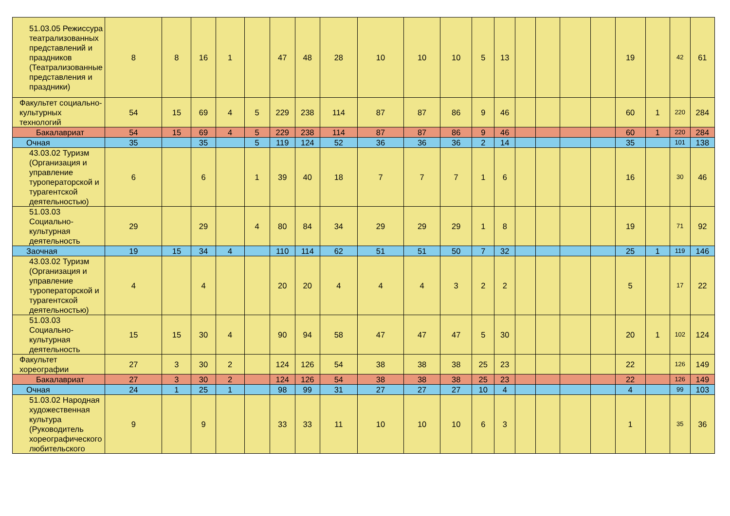| 51.03.05 Режиссура театрализованных представлений и праздников (Театрализованные представления и праздники) | 8 | 8 | 16 | 1 | | 47 | 48 | 28 | 10 | 10 | 10 | 5 | 13 | | | | | 19 | | 42 | 61 |
| Факультет социально-культурных технологий | 54 | 15 | 69 | 4 | 5 | 229 | 238 | 114 | 87 | 87 | 86 | 9 | 46 | | | | | 60 | 1 | 220 | 284 |
| Бакалавриат | 54 | 15 | 69 | 4 | 5 | 229 | 238 | 114 | 87 | 87 | 86 | 9 | 46 | | | | | 60 | 1 | 220 | 284 |
| Очная | 35 | | 35 | | 5 | 119 | 124 | 52 | 36 | 36 | 36 | 2 | 14 | | | | | 35 | | 101 | 138 |
| 43.03.02 Туризм (Организация и управление туроператорской и турагентской деятельностью) | 6 | | 6 | | 1 | 39 | 40 | 18 | 7 | 7 | 7 | 1 | 6 | | | | | 16 | | 30 | 46 |
| 51.03.03 Социально-культурная деятельность | 29 | | 29 | | 4 | 80 | 84 | 34 | 29 | 29 | 29 | 1 | 8 | | | | | 19 | | 71 | 92 |
| Заочная | 19 | 15 | 34 | 4 | | 110 | 114 | 62 | 51 | 51 | 50 | 7 | 32 | | | | | 25 | 1 | 119 | 146 |
| 43.03.02 Туризм (Организация и управление туроператорской и турагентской деятельностью) | 4 | | 4 | | | 20 | 20 | 4 | 4 | 4 | 3 | 2 | 2 | | | | | 5 | | 17 | 22 |
| 51.03.03 Социально-культурная деятельность | 15 | 15 | 30 | 4 | | 90 | 94 | 58 | 47 | 47 | 47 | 5 | 30 | | | | | 20 | 1 | 102 | 124 |
| Факультет хореографии | 27 | 3 | 30 | 2 | | 124 | 126 | 54 | 38 | 38 | 38 | 25 | 23 | | | | | 22 | | 126 | 149 |
| Бакалавриат | 27 | 3 | 30 | 2 | | 124 | 126 | 54 | 38 | 38 | 38 | 25 | 23 | | | | | 22 | | 126 | 149 |
| Очная | 24 | 1 | 25 | 1 | | 98 | 99 | 31 | 27 | 27 | 27 | 10 | 4 | | | | | 4 | | 99 | 103 |
| 51.03.02 Народная художественная культура (Руководитель хореографического любительского | 9 | | 9 | | | 33 | 33 | 11 | 10 | 10 | 10 | 6 | 3 | | | | | 1 | | 35 | 36 |